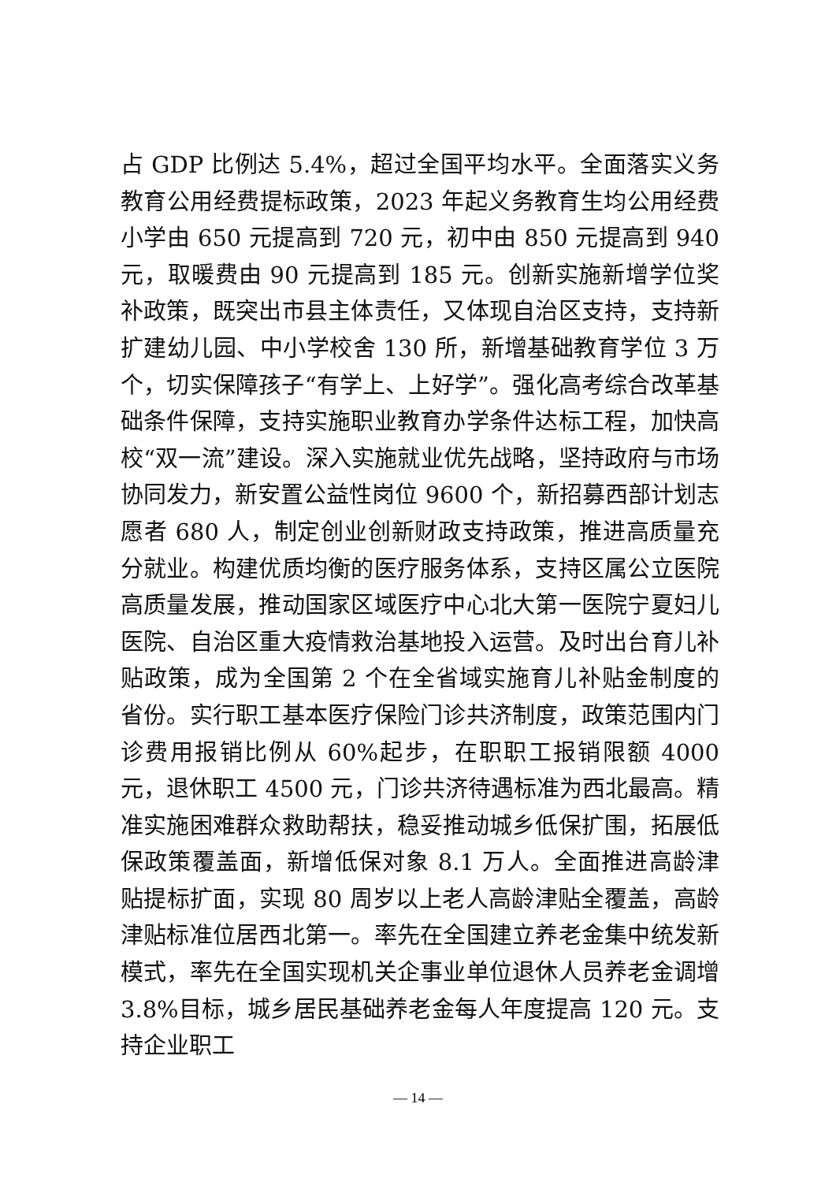占 GDP 比例达 5.4%，超过全国平均水平。全面落实义务教育公用经费提标政策，2023 年起义务教育生均公用经费小学由 650 元提高到 720 元，初中由 850 元提高到 940 元，取暖费由 90 元提高到 185 元。创新实施新增学位奖补政策，既突出市县主体责任，又体现自治区支持，支持新扩建幼儿园、中小学校舍 130 所，新增基础教育学位 3 万个，切实保障孩子“有学上、上好学”。强化高考综合改革基础条件保障，支持实施职业教育办学条件达标工程，加快高校“双一流”建设。深入实施就业优先战略，坚持政府与市场协同发力，新安置公益性岗位 9600 个，新招募西部计划志愿者 680 人，制定创业创新财政支持政策，推进高质量充分就业。构建优质均衡的医疗服务体系，支持区属公立医院高质量发展，推动国家区域医疗中心北大第一医院宁夏妇儿医院、自治区重大疫情救治基地投入运营。及时出台育儿补贴政策，成为全国第 2 个在全省域实施育儿补贴金制度的省份。实行职工基本医疗保险门诊共济制度，政策范围内门诊费用报销比例从 60%起步，在职职工报销限额 4000 元，退休职工 4500 元，门诊共济待遇标准为西北最高。精准实施困难群众救助帮扶，稳妥推动城乡低保扩围，拓展低保政策覆盖面，新增低保对象 8.1 万人。全面推进高龄津贴提标扩面，实现 80 周岁以上老人高龄津贴全覆盖，高龄津贴标准位居西北第一。率先在全国建立养老金集中统发新模式，率先在全国实现机关企事业单位退休人员养老金调增 3.8%目标，城乡居民基础养老金每人年度提高 120 元。支持企业职工
— 14 —